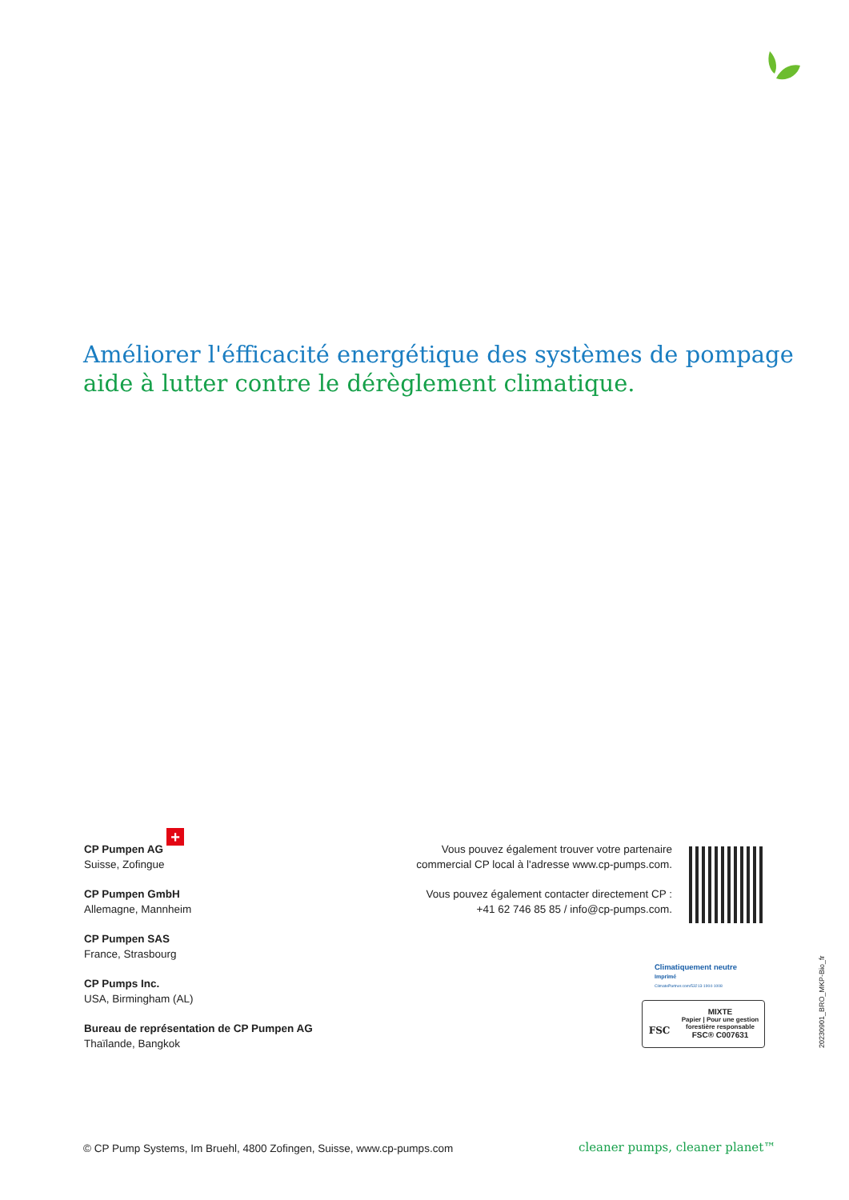Améliorer l'éfficacité energétique des systèmes de pompage
aide à lutter contre le dérèglement climatique.
+
CP Pumpen AG
Suisse, Zofingue
CP Pumpen GmbH
Allemagne, Mannheim
CP Pumpen SAS
France, Strasbourg
CP Pumps Inc.
USA, Birmingham (AL)
Bureau de représentation de CP Pumpen AG
Thaïlande, Bangkok
Vous pouvez également trouver votre partenaire commercial CP local à l'adresse www.cp-pumps.com.
Vous pouvez également contacter directement CP :
+41 62 746 85 85 / info@cp-pumps.com.
Climatiquement neutre
Imprimé
ClimatePartner.com/53213-1904-1008
FSC
MIXTE
Papier | Pour une gestion forestière responsable
FSC® C007631
20230901_BRO_MKP-Bio_fr
© CP Pump Systems, Im Bruehl, 4800 Zofingen, Suisse, www.cp-pumps.com
cleaner pumps, cleaner planet™